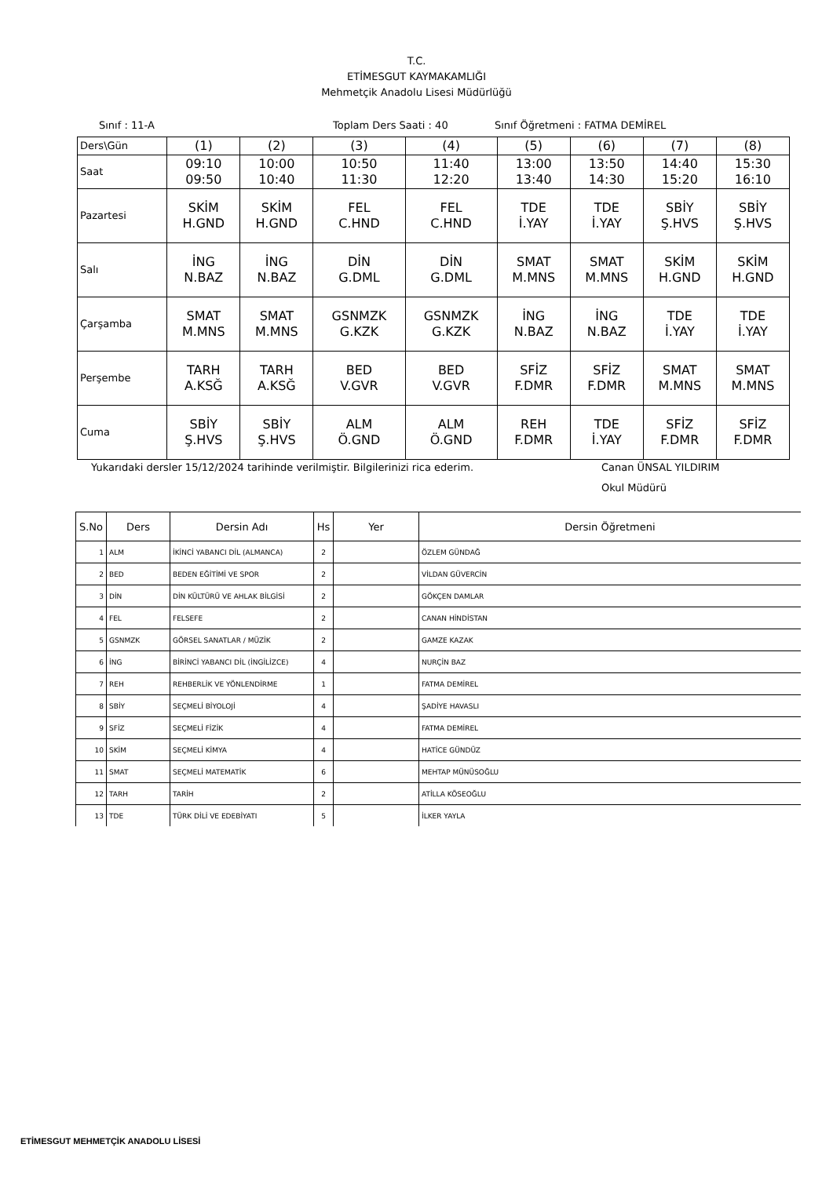T.C.
ETİMESGUT KAYMAKAMLIĞI
Mehmetçik Anadolu Lisesi Müdürlüğü
Sınıf : 11-A Toplam Ders Saati : 40 Sınıf Öğretmeni : FATMA DEMİREL
| Ders\Gün | (1) | (2) | (3) | (4) | (5) | (6) | (7) | (8) |
| Saat | 09:10 09:50 | 10:00 10:40 | 10:50 11:30 | 11:40 12:20 | 13:00 13:40 | 13:50 14:30 | 14:40 15:20 | 15:30 16:10 |
| Pazartesi | SKİM H.GND | SKİM H.GND | FEL C.HND | FEL C.HND | TDE İ.YAY | TDE İ.YAY | SBİY Ş.HVS | SBİY Ş.HVS |
| Salı | İNG N.BAZ | İNG N.BAZ | DİN G.DML | DİN G.DML | SMAT M.MNS | SMAT M.MNS | SKİM H.GND | SKİM H.GND |
| Çarşamba | SMAT M.MNS | SMAT M.MNS | GSNMZK G.KZK | GSNMZK G.KZK | İNG N.BAZ | İNG N.BAZ | TDE İ.YAY | TDE İ.YAY |
| Perşembe | TARH A.KSĞ | TARH A.KSĞ | BED V.GVR | BED V.GVR | SFİZ F.DMR | SFİZ F.DMR | SMAT M.MNS | SMAT M.MNS |
| Cuma | SBİY Ş.HVS | SBİY Ş.HVS | ALM Ö.GND | ALM Ö.GND | REH F.DMR | TDE İ.YAY | SFİZ F.DMR | SFİZ F.DMR |
Yukarıdaki dersler 15/12/2024 tarihinde verilmiştir. Bilgilerinizi rica ederim. Canan ÜNSAL YILDIRIM
Okul Müdürü
| S.No | Ders | Dersin Adı | Hs | Yer | Dersin Öğretmeni |
| --- | --- | --- | --- | --- | --- |
| 1 | ALM | İKİNCİ YABANCI DİL (ALMANCA) | 2 | | ÖZLEM GÜNDAĞ |
| 2 | BED | BEDEN EĞİTİMİ VE SPOR | 2 | | VİLDAN GÜVERCİN |
| 3 | DİN | DİN KÜLTÜRÜ VE AHLAK BİLGİSİ | 2 | | GÖKÇEN DAMLAR |
| 4 | FEL | FELSEFE | 2 | | CANAN HİNDİSTAN |
| 5 | GSNMZK | GÖRSEL SANATLAR / MÜZİK | 2 | | GAMZE KAZAK |
| 6 | İNG | BİRİNCİ YABANCI DİL (İNGİLİZCE) | 4 | | NURÇİN BAZ |
| 7 | REH | REHBERLİK VE YÖNLENDİRME | 1 | | FATMA DEMİREL |
| 8 | SBİY | SEÇMELİ BİYOLOJİ | 4 | | ŞADİYE HAVASLI |
| 9 | SFİZ | SEÇMELİ FİZİK | 4 | | FATMA DEMİREL |
| 10 | SKİM | SEÇMELİ KİMYA | 4 | | HATİCE GÜNDÜZ |
| 11 | SMAT | SEÇMELİ MATEMATİK | 6 | | MEHTAP MÜNÜSOĞLU |
| 12 | TARH | TARİH | 2 | | ATİLLA KÖSEOĞLU |
| 13 | TDE | TÜRK DİLİ VE EDEBİYATI | 5 | | İLKER YAYLA |
ETİMESGUT MEHMETÇİK ANADOLU LİSESİ